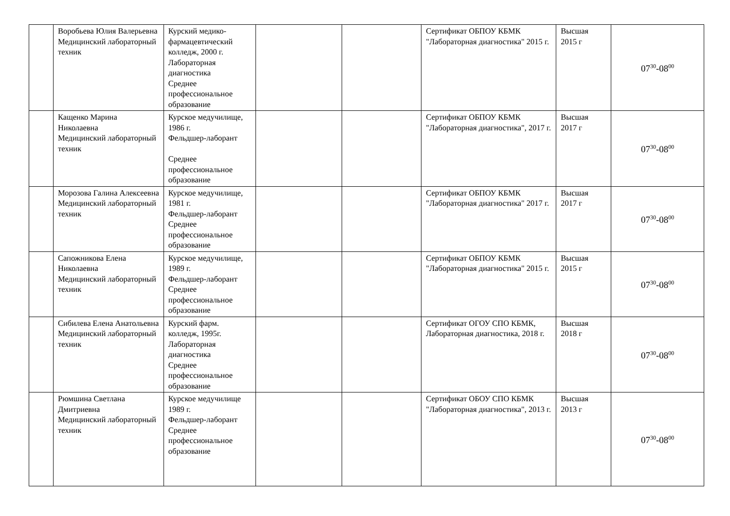| | Воробьева Юлия Валерьевна Медицинский лабораторный техник | Курский медико-фармацевтический колледж, 2000 г. Лабораторная диагностика Среднее профессиональное образование | | | Сертификат ОБПОУ КБМК "Лабораторная диагностика" 2015 г. | Высшая 2015 г | 07<sup>30</sup>-08<sup>00</sup> |
| | Кащенко Марина Николаевна Медицинский лабораторный техник | Курское медучилище, 1986 г. Фельдшер-лаборант Среднее профессиональное образование | | | Сертификат ОБПОУ КБМК "Лабораторная диагностика", 2017 г. | Высшая 2017 г | 07<sup>30</sup>-08<sup>00</sup> |
| | Морозова Галина Алексеевна Медицинский лабораторный техник | Курское медучилище, 1981 г. Фельдшер-лаборант Среднее профессиональное образование | | | Сертификат ОБПОУ КБМК "Лабораторная диагностика" 2017 г. | Высшая 2017 г | 07<sup>30</sup>-08<sup>00</sup> |
| | Сапожникова Елена Николаевна Медицинский лабораторный техник | Курское медучилище, 1989 г. Фельдшер-лаборант Среднее профессиональное образование | | | Сертификат ОБПОУ КБМК "Лабораторная диагностика" 2015 г. | Высшая 2015 г | 07<sup>30</sup>-08<sup>00</sup> |
| | Сибилева Елена Анатольевна Медицинский лабораторный техник | Курский фарм. колледж, 1995г. Лабораторная диагностика Среднее профессиональное образование | | | Сертификат ОГОУ СПО КБМК, Лабораторная диагностика, 2018 г. | Высшая 2018 г | 07<sup>30</sup>-08<sup>00</sup> |
| | Рюмшина Светлана Дмитриевна Медицинский лабораторный техник | Курское медучилище 1989 г. Фельдшер-лаборант Среднее профессиональное образование | | | Сертификат ОБОУ СПО КБМК "Лабораторная диагностика", 2013 г. | Высшая 2013 г | 07<sup>30</sup>-08<sup>00</sup> |